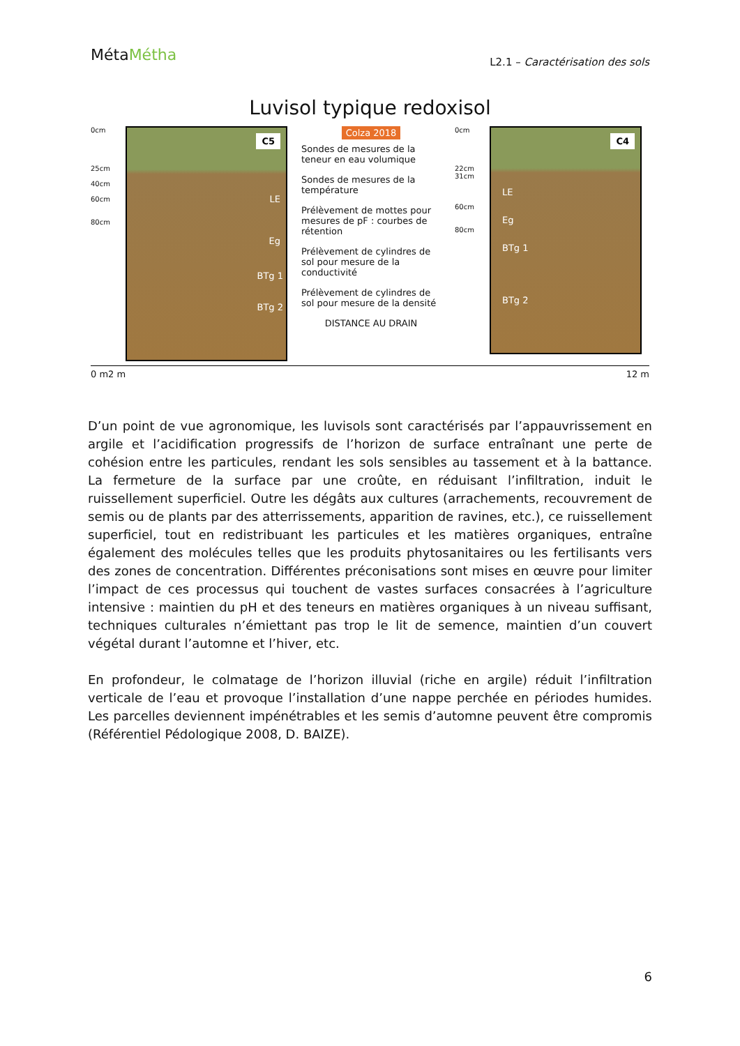MétaMétha
L2.1 – Caractérisation des sols
Luvisol typique redoxisol
0cm
25cm
40cm
60cm
80cm
C5
LE
Eg
BTg 1
BTg 2
Colza 2018
Sondes de mesures de la teneur en eau volumique
Sondes de mesures de la température
Prélèvement de mottes pour mesures de pF : courbes de rétention
Prélèvement de cylindres de sol pour mesure de la conductivité
Prélèvement de cylindres de sol pour mesure de la densité
DISTANCE AU DRAIN
0cm
22cm
31cm
60cm
80cm
C4
LE
Eg
BTg 1
BTg 2
0 m 2 m 12 m
D’un point de vue agronomique, les luvisols sont caractérisés par l’appauvrissement en argile et l’acidification progressifs de l’horizon de surface entraînant une perte de cohésion entre les particules, rendant les sols sensibles au tassement et à la battance. La fermeture de la surface par une croûte, en réduisant l’infiltration, induit le ruissellement superficiel. Outre les dégâts aux cultures (arrachements, recouvrement de semis ou de plants par des atterrissements, apparition de ravines, etc.), ce ruissellement superficiel, tout en redistribuant les particules et les matières organiques, entraîne également des molécules telles que les produits phytosanitaires ou les fertilisants vers des zones de concentration. Différentes préconisations sont mises en œuvre pour limiter l’impact de ces processus qui touchent de vastes surfaces consacrées à l’agriculture intensive : maintien du pH et des teneurs en matières organiques à un niveau suffisant, techniques culturales n’émiettant pas trop le lit de semence, maintien d’un couvert végétal durant l’automne et l’hiver, etc.
En profondeur, le colmatage de l’horizon illuvial (riche en argile) réduit l’infiltration verticale de l’eau et provoque l’installation d’une nappe perchée en périodes humides. Les parcelles deviennent impénétrables et les semis d’automne peuvent être compromis (Référentiel Pédologique 2008, D. BAIZE).
6